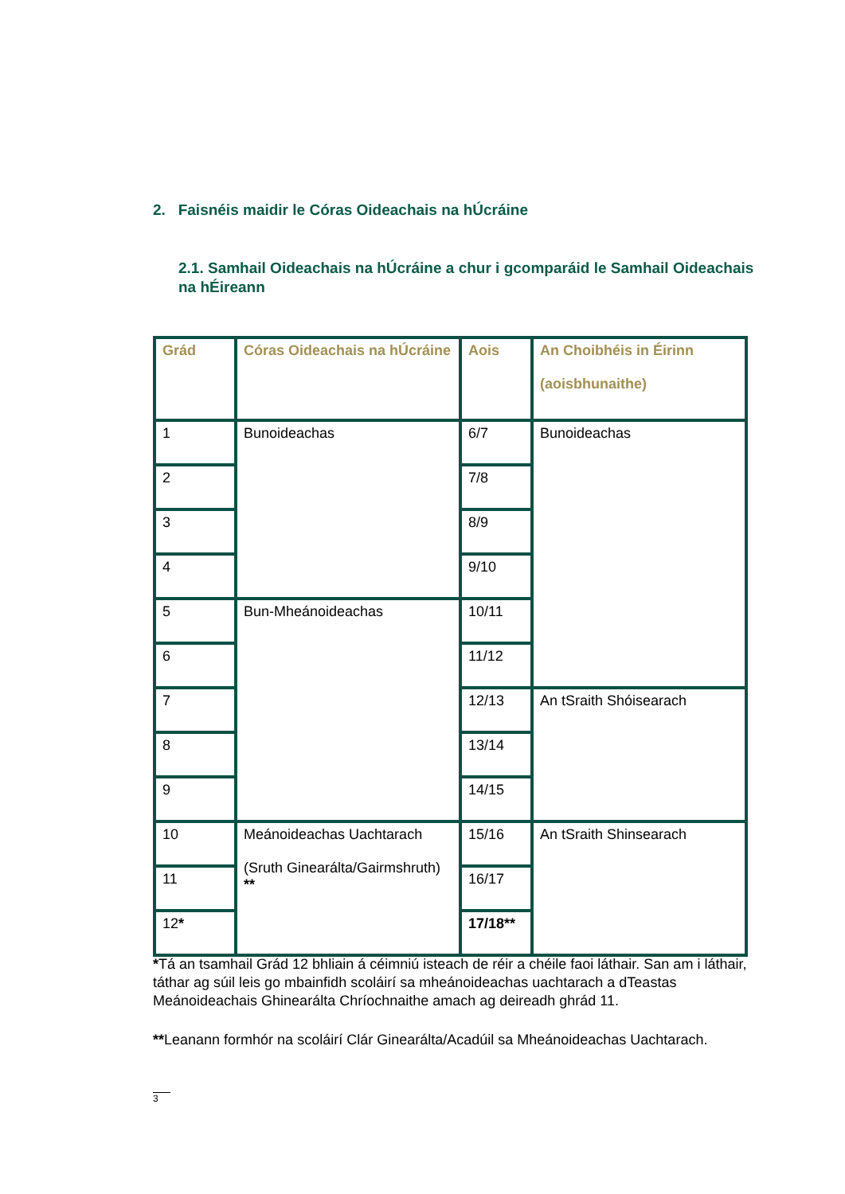2. Faisnéis maidir le Córas Oideachais na hÚcráine
2.1. Samhail Oideachais na hÚcráine a chur i gcomparáid le Samhail Oideachais na hÉireann
| Grád | Córas Oideachais na hÚcráine | Aois | An Choibhéis in Éirinn (aoisbhunaithe) |
| --- | --- | --- | --- |
| 1 | Bunoideachas | 6/7 | Bunoideachas |
| 2 | | 7/8 | |
| 3 | | 8/9 | |
| 4 | | 9/10 | |
| 5 | Bun-Mheánoideachas | 10/11 | |
| 6 | | 11/12 | |
| 7 | | 12/13 | An tSraith Shóisearach |
| 8 | | 13/14 | |
| 9 | | 14/15 | |
| 10 | Meánoideachas Uachtarach (Sruth Ginearálta/Gairmshruth) ** | 15/16 | An tSraith Shinsearach |
| 11 | | 16/17 | |
| 12 * | | 17/18** | |
*Tá an tsamhail Grád 12 bhliain á céimniú isteach de réir a chéile faoi láthair. San am i láthair, táthar ag súil leis go mbainfidh scoláirí sa mheánoideachas uachtarach a dTeastas Meánoideachais Ghinearálta Chríochnaithe amach ag deireadh ghrád 11.
**Leanann formhór na scoláirí Clár Ginearálta/Acadúil sa Mheánoideachas Uachtarach.
3